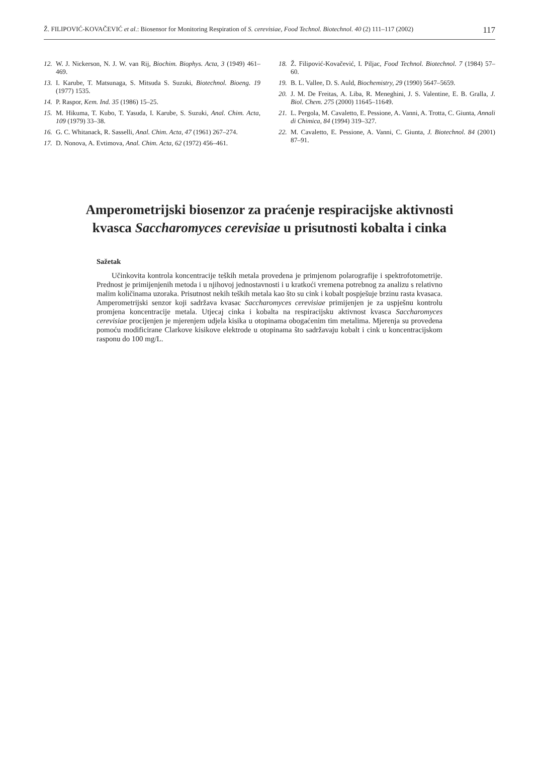Ž. FILIPOVIĆ-KOVAČEVIĆ et al.: Biosensor for Monitoring Respiration of S. cerevisiae, Food Technol. Biotechnol. 40 (2) 111–117 (2002) 117
12. W. J. Nickerson, N. J. W. van Rij, Biochim. Biophys. Acta, 3 (1949) 461–469.
13. I. Karube, T. Matsunaga, S. Mitsuda S. Suzuki, Biotechnol. Bioeng. 19 (1977) 1535.
14. P. Raspor, Kem. Ind. 35 (1986) 15–25.
15. M. Hikuma, T. Kubo, T. Yasuda, I. Karube, S. Suzuki, Anal. Chim. Acta, 109 (1979) 33–38.
16. G. C. Whitanack, R. Sasselli, Anal. Chim. Acta, 47 (1961) 267–274.
17. D. Nonova, A. Evtimova, Anal. Chim. Acta, 62 (1972) 456–461.
18. Ž. Filipović-Kovačević, I. Piljac, Food Technol. Biotechnol. 7 (1984) 57–60.
19. B. L. Vallee, D. S. Auld, Biochemistry, 29 (1990) 5647–5659.
20. J. M. De Freitas, A. Liba, R. Meneghini, J. S. Valentine, E. B. Gralla, J. Biol. Chem. 275 (2000) 11645–11649.
21. L. Pergola, M. Cavaletto, E. Pessione, A. Vanni, A. Trotta, C. Giunta, Annali di Chimica, 84 (1994) 319–327.
22. M. Cavaletto, E. Pessione, A. Vanni, C. Giunta, J. Biotechnol. 84 (2001) 87–91.
Amperometrijski biosenzor za praćenje respiracijske aktivnosti kvasca Saccharomyces cerevisiae u prisutnosti kobalta i cinka
Sažetak
Učinkovita kontrola koncentracije teških metala provedena je primjenom polarografije i spektrofotometrije. Prednost je primijenjenih metoda i u njihovoj jednostavnosti i u kratkoći vremena potrebnog za analizu s relativno malim količinama uzoraka. Prisutnost nekih teških metala kao što su cink i kobalt pospješuje brzinu rasta kvasaca. Amperometrijski senzor koji sadržava kvasac Saccharomyces cerevisiae primijenjen je za uspješnu kontrolu promjena koncentracije metala. Utjecaj cinka i kobalta na respiracijsku aktivnost kvasca Saccharomyces cerevisiae procijenjen je mjerenjem udjela kisika u otopinama obogaćenim tim metalima. Mjerenja su provedena pomoću modificirane Clarkove kisikove elektrode u otopinama što sadržavaju kobalt i cink u koncentracijskom rasponu do 100 mg/L.